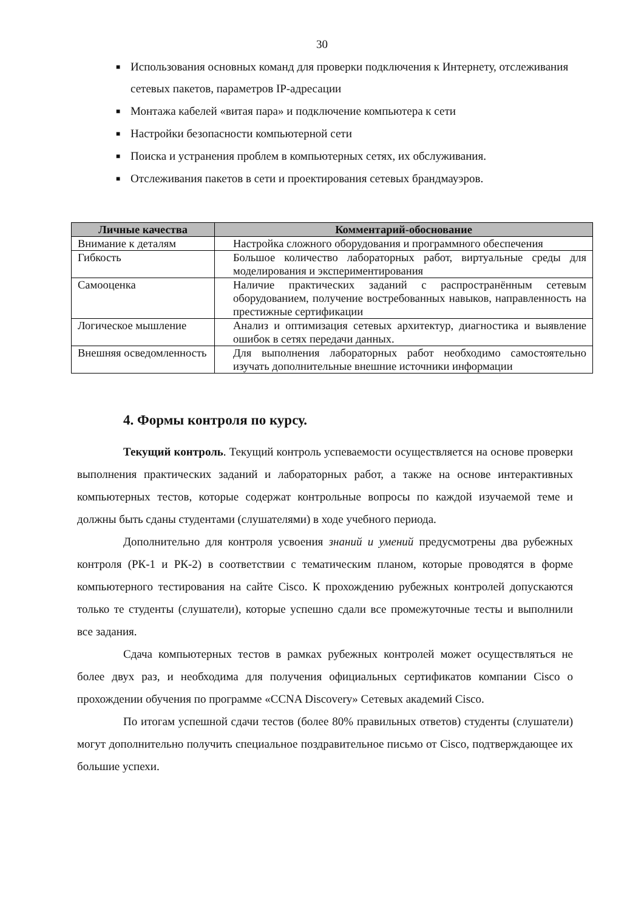30
■ Использования основных команд для проверки подключения к Интернету, отслеживания сетевых пакетов, параметров IP-адресации
■ Монтажа кабелей «витая пара» и подключение компьютера к сети
■ Настройки безопасности компьютерной сети
■ Поиска и устранения проблем в компьютерных сетях, их обслуживания.
■ Отслеживания пакетов в сети и проектирования сетевых брандмауэров.
| Личные качества | Комментарий-обоснование |
| --- | --- |
| Внимание к деталям | Настройка сложного оборудования и программного обеспечения |
| Гибкость | Большое количество лабораторных работ, виртуальные среды для моделирования и экспериментирования |
| Самооценка | Наличие практических заданий с распространённым сетевым оборудованием, получение востребованных навыков, направленность на престижные сертификации |
| Логическое мышление | Анализ и оптимизация сетевых архитектур, диагностика и выявление ошибок в сетях передачи данных. |
| Внешняя осведомленность | Для выполнения лабораторных работ необходимо самостоятельно изучать дополнительные внешние источники информации |
4. Формы контроля по курсу.
Текущий контроль. Текущий контроль успеваемости осуществляется на основе проверки выполнения практических заданий и лабораторных работ, а также на основе интерактивных компьютерных тестов, которые содержат контрольные вопросы по каждой изучаемой теме и должны быть сданы студентами (слушателями) в ходе учебного периода.
Дополнительно для контроля усвоения знаний и умений предусмотрены два рубежных контроля (РК-1 и РК-2) в соответствии с тематическим планом, которые проводятся в форме компьютерного тестирования на сайте Cisco. К прохождению рубежных контролей допускаются только те студенты (слушатели), которые успешно сдали все промежуточные тесты и выполнили все задания.
Сдача компьютерных тестов в рамках рубежных контролей может осуществляться не более двух раз, и необходима для получения официальных сертификатов компании Cisco о прохождении обучения по программе «CCNA Discovery» Сетевых академий Cisco.
По итогам успешной сдачи тестов (более 80% правильных ответов) студенты (слушатели) могут дополнительно получить специальное поздравительное письмо от Cisco, подтверждающее их большие успехи.